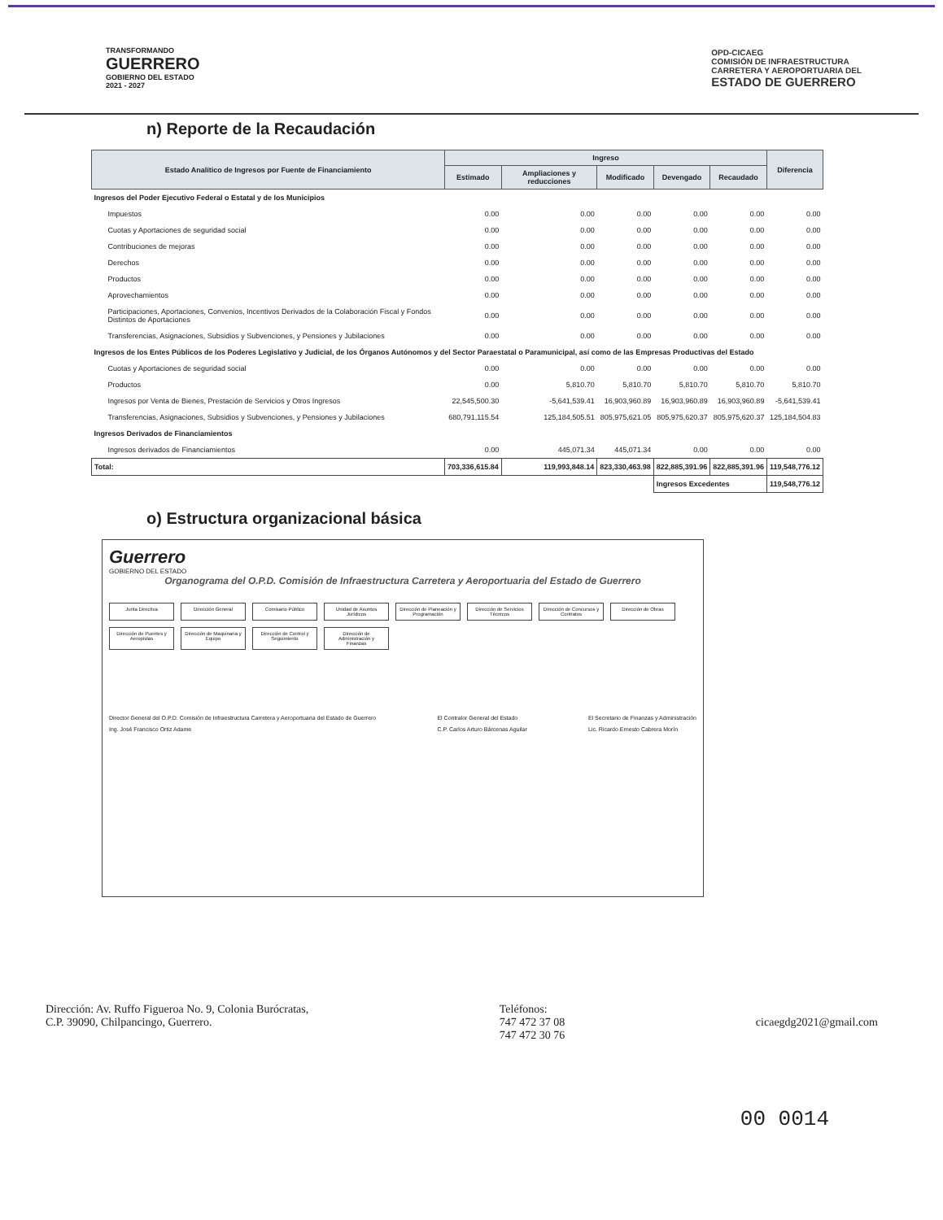TRANSFORMANDO
GUERRERO
GOBIERNO DEL ESTADO
2021 - 2027
OPD-CICAEG
COMISIÓN DE INFRAESTRUCTURA
CARRETERA Y AEROPORTUARIA DEL
ESTADO DE GUERRERO
n) Reporte de la Recaudación
| Estado Analítico de Ingresos por Fuente de Financiamiento | Ingreso | | | | | Diferencia |
| --- | --- | --- | --- | --- | --- | --- |
| | Estimado | Ampliaciones y reducciones | Modificado | Devengado | Recaudado | |
| Ingresos del Poder Ejecutivo Federal o Estatal y de los Municipios | | | | | | |
| Impuestos | 0.00 | 0.00 | 0.00 | 0.00 | 0.00 | 0.00 |
| Cuotas y Aportaciones de seguridad social | 0.00 | 0.00 | 0.00 | 0.00 | 0.00 | 0.00 |
| Contribuciones de mejoras | 0.00 | 0.00 | 0.00 | 0.00 | 0.00 | 0.00 |
| Derechos | 0.00 | 0.00 | 0.00 | 0.00 | 0.00 | 0.00 |
| Productos | 0.00 | 0.00 | 0.00 | 0.00 | 0.00 | 0.00 |
| Aprovechamientos | 0.00 | 0.00 | 0.00 | 0.00 | 0.00 | 0.00 |
| Participaciones, Aportaciones, Convenios, Incentivos Derivados de la Colaboración Fiscal y Fondos Distintos de Aportaciones | 0.00 | 0.00 | 0.00 | 0.00 | 0.00 | 0.00 |
| Transferencias, Asignaciones, Subsidios y Subvenciones, y Pensiones y Jubilaciones | 0.00 | 0.00 | 0.00 | 0.00 | 0.00 | 0.00 |
| Ingresos de los Entes Públicos de los Poderes Legislativo y Judicial, de los Órganos Autónomos y del Sector Paraestatal o Paramunicipal, así como de las Empresas Productivas del Estado | | | | | | |
| Cuotas y Aportaciones de seguridad social | 0.00 | 0.00 | 0.00 | 0.00 | 0.00 | 0.00 |
| Productos | 0.00 | 5,810.70 | 5,810.70 | 5,810.70 | 5,810.70 | 5,810.70 |
| Ingresos por Venta de Bienes, Prestación de Servicios y Otros Ingresos | 22,545,500.30 | -5,641,539.41 | 16,903,960.89 | 16,903,960.89 | 16,903,960.89 | -5,641,539.41 |
| Transferencias, Asignaciones, Subsidios y Subvenciones, y Pensiones y Jubilaciones | 680,791,115.54 | 125,184,505.51 | 805,975,621.05 | 805,975,620.37 | 805,975,620.37 | 125,184,504.83 |
| Ingresos Derivados de Financiamientos | | | | | | |
| Ingresos derivados de Financiamientos | 0.00 | 445,071.34 | 445,071.34 | 0.00 | 0.00 | 0.00 |
| Total: | 703,336,615.84 | 119,993,848.14 | 823,330,463.98 | 822,885,391.96 | 822,885,391.96 | 119,548,776.12 |
| | | | | Ingresos Excedentes | | 119,548,776.12 |
o) Estructura organizacional básica
Guerrero
GOBIERNO DEL ESTADO
Organograma del O.P.D. Comisión de Infraestructura Carretera y Aeroportuaria del Estado de Guerrero
Junta Directiva
Dirección General
Comisario Público
Unidad de Asuntos Jurídicos
Dirección de Planeación y Programación
Dirección de Servicios Técnicos
Dirección de Concursos y Contratos
Dirección de Obras
Dirección de Puentes y Aeropistas
Dirección de Maquinaria y Equipo
Dirección de Control y Seguimiento
Dirección de Administración y Finanzas
Director General del O.P.D. Comisión de Infraestructura Carretera y Aeroportuaria del Estado de Guerrero
Ing. José Francisco Ortiz Adame
El Contralor General del Estado
C.P. Carlos Arturo Bárcenas Aguilar
El Secretario de Finanzas y Administración
Lic. Ricardo Ernesto Cabrera Morín
Dirección: Av. Ruffo Figueroa No. 9, Colonia Burócratas,
C.P. 39090, Chilpancingo, Guerrero.
Teléfonos:
747 472 37 08
747 472 30 76
cicaegdg2021@gmail.com
00 0014